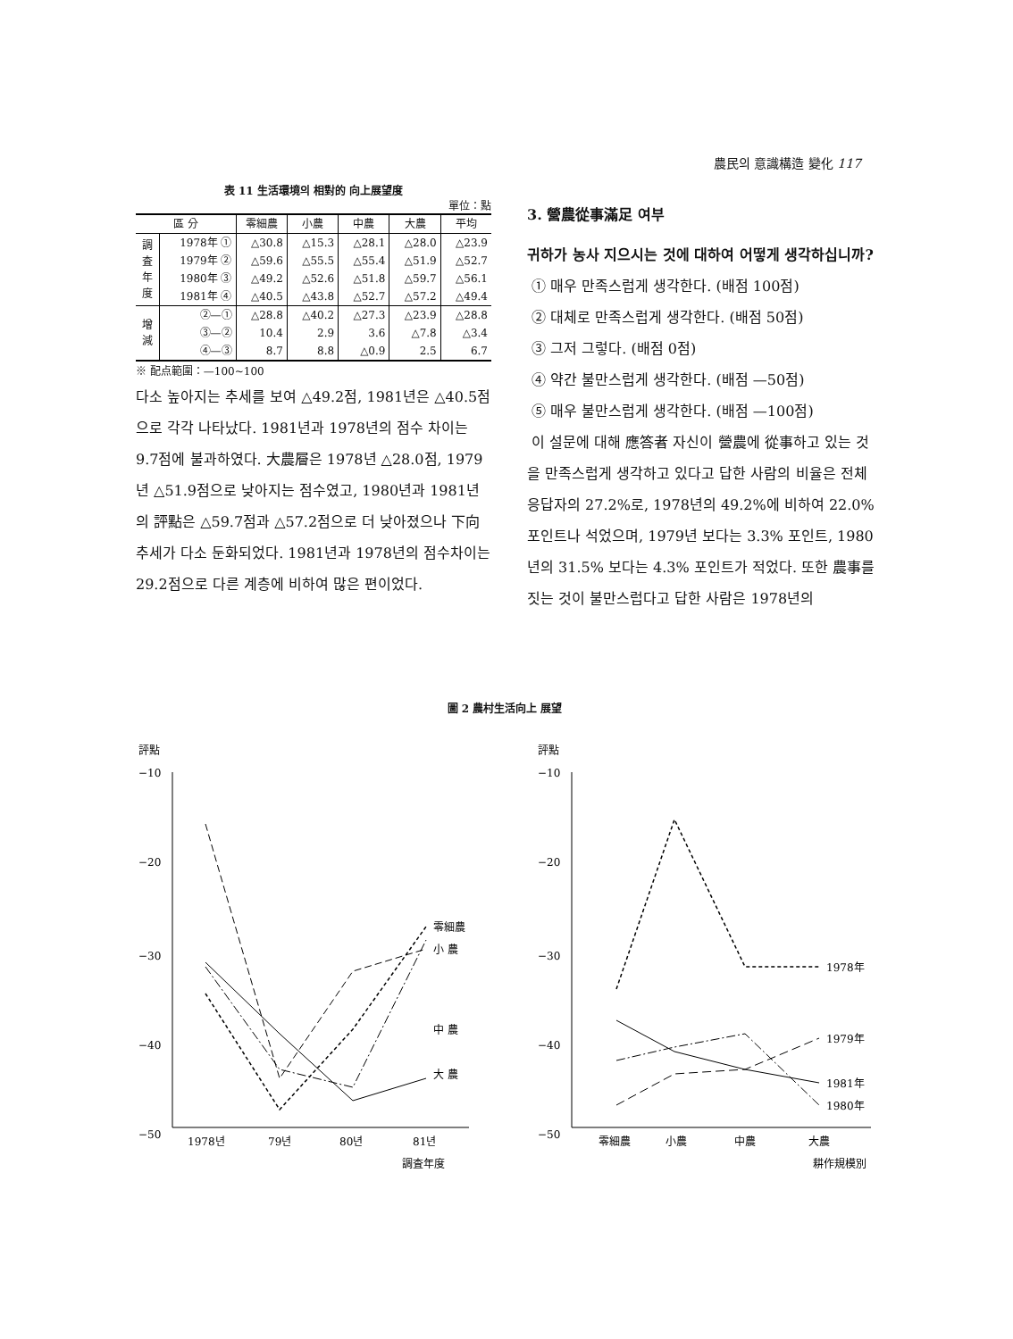農民의 意識構造 變化 117
表 11 生活環境의 相對的 向上展望度
單位：點
| 區 分 | | 零細農 | 小農 | 中農 | 大農 | 平均 |
| --- | --- | --- | --- | --- | --- | --- |
| 調 査 年 度 | 1978年 ① | △30.8 | △15.3 | △28.1 | △28.0 | △23.9 |
| | 1979年 ② | △59.6 | △55.5 | △55.4 | △51.9 | △52.7 |
| | 1980年 ③ | △49.2 | △52.6 | △51.8 | △59.7 | △56.1 |
| | 1981年 ④ | △40.5 | △43.8 | △52.7 | △57.2 | △49.4 |
| 增 減 | ②—① | △28.8 | △40.2 | △27.3 | △23.9 | △28.8 |
| | ③—② | 10.4 | 2.9 | 3.6 | △7.8 | △3.4 |
| | ④—③ | 8.7 | 8.8 | △0.9 | 2.5 | 6.7 |
※ 配点範圍：—100~100
다소 높아지는 추세를 보여 △49.2점, 1981년은 △40.5점으로 각각 나타났다. 1981년과 1978년의 점수 차이는 9.7점에 불과하였다. 大農層은 1978년 △28.0점, 1979년 △51.9점으로 낮아지는 점수였고, 1980년과 1981년의 評點은 △59.7점과 △57.2점으로 더 낮아졌으나 下向추세가 다소 둔화되었다. 1981년과 1978년의 점수차이는 29.2점으로 다른 계층에 비하여 많은 편이었다.
3. 營農從事滿足 여부
귀하가 농사 지으시는 것에 대하여 어떻게 생각하십니까?
① 매우 만족스럽게 생각한다. (배점 100점)
② 대체로 만족스럽게 생각한다. (배점 50점)
③ 그저 그렇다. (배점 0점)
④ 약간 불만스럽게 생각한다. (배점 —50점)
⑤ 매우 불만스럽게 생각한다. (배점 —100점)
이 설문에 대해 應答者 자신이 營農에 從事하고 있는 것을 만족스럽게 생각하고 있다고 답한 사람의 비율은 전체 응답자의 27.2%로, 1978년의 49.2%에 비하여 22.0% 포인트나 석었으며, 1979년 보다는 3.3% 포인트, 1980년의 31.5% 보다는 4.3% 포인트가 적었다. 또한 農事를 짓는 것이 불만스럽다고 답한 사람은 1978년의
圖 2 農村生活向上 展望
評點
評點
−10
−20
−30
−40
−50
−10
−20
−30
−40
−50
零細農
小 農
中 農
大 農
1978年
1979年
1981年
1980年
1978년
79년
80년
81년
調査年度
零細農
小農
中農
大農
耕作規模別